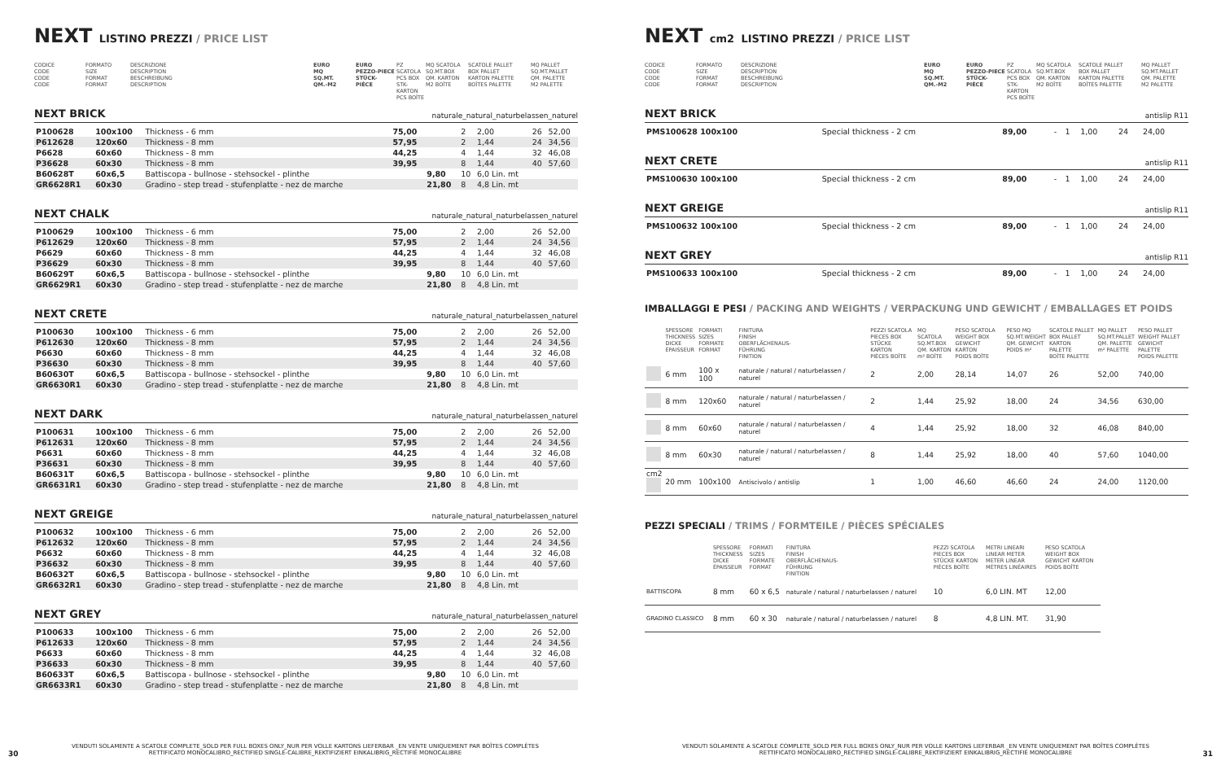NEXT LISTINO PREZZI / PRICE LIST
CODICE
CODE
CODE
CODE
FORMATO
SIZE
FORMAT
FORMAT
DESCRIZIONE
DESCRIPTION
BESCHREIBUNG
DESCRIPTION
EURO
MQ
SQ.MT.
QM.-M2
EURO
PEZZO-PIECE
STÜCK-
PIÈCE
PZ SCATOLA
PCS BOX
STK-KARTON
PCS BOÎTE
MQ SCATOLA
SQ.MT.BOX
QM. KARTON
M2 BOÎTE
SCATOLE PALLET
BOX PALLET
KARTON PALETTE
BOÎTES PALETTE
MQ PALLET
SQ.MT.PALLET
QM. PALETTE
M2 PALETTE
NEXT BRICK naturale_natural_naturbelassen_naturel
| P100628 | 100x100 | Thickness - 6 mm | 75,00 | | 2 | 2,00 | 26 | 52,00 |
| P612628 | 120x60 | Thickness - 8 mm | 57,95 | | 2 | 1,44 | 24 | 34,56 |
| P6628 | 60x60 | Thickness - 8 mm | 44,25 | | 4 | 1,44 | 32 | 46,08 |
| P36628 | 60x30 | Thickness - 8 mm | 39,95 | | 8 | 1,44 | 40 | 57,60 |
| B60628T | 60x6,5 | Battiscopa - bullnose - stehsockel - plinthe | | 9,80 | 10 | 6,0 Lin. mt | | |
| GR6628R1 | 60x30 | Gradino - step tread - stufenplatte - nez de marche | | 21,80 | 8 | 4,8 Lin. mt | | |
NEXT CHALK naturale_natural_naturbelassen_naturel
| P100629 | 100x100 | Thickness - 6 mm | 75,00 | | 2 | 2,00 | 26 | 52,00 |
| P612629 | 120x60 | Thickness - 8 mm | 57,95 | | 2 | 1,44 | 24 | 34,56 |
| P6629 | 60x60 | Thickness - 8 mm | 44,25 | | 4 | 1,44 | 32 | 46,08 |
| P36629 | 60x30 | Thickness - 8 mm | 39,95 | | 8 | 1,44 | 40 | 57,60 |
| B60629T | 60x6,5 | Battiscopa - bullnose - stehsockel - plinthe | | 9,80 | 10 | 6,0 Lin. mt | | |
| GR6629R1 | 60x30 | Gradino - step tread - stufenplatte - nez de marche | | 21,80 | 8 | 4,8 Lin. mt | | |
NEXT CRETE naturale_natural_naturbelassen_naturel
| P100630 | 100x100 | Thickness - 6 mm | 75,00 | | 2 | 2,00 | 26 | 52,00 |
| P612630 | 120x60 | Thickness - 8 mm | 57,95 | | 2 | 1,44 | 24 | 34,56 |
| P6630 | 60x60 | Thickness - 8 mm | 44,25 | | 4 | 1,44 | 32 | 46,08 |
| P36630 | 60x30 | Thickness - 8 mm | 39,95 | | 8 | 1,44 | 40 | 57,60 |
| B60630T | 60x6,5 | Battiscopa - bullnose - stehsockel - plinthe | | 9,80 | 10 | 6,0 Lin. mt | | |
| GR6630R1 | 60x30 | Gradino - step tread - stufenplatte - nez de marche | | 21,80 | 8 | 4,8 Lin. mt | | |
NEXT DARK naturale_natural_naturbelassen_naturel
| P100631 | 100x100 | Thickness - 6 mm | 75,00 | | 2 | 2,00 | 26 | 52,00 |
| P612631 | 120x60 | Thickness - 8 mm | 57,95 | | 2 | 1,44 | 24 | 34,56 |
| P6631 | 60x60 | Thickness - 8 mm | 44,25 | | 4 | 1,44 | 32 | 46,08 |
| P36631 | 60x30 | Thickness - 8 mm | 39,95 | | 8 | 1,44 | 40 | 57,60 |
| B60631T | 60x6,5 | Battiscopa - bullnose - stehsockel - plinthe | | 9,80 | 10 | 6,0 Lin. mt | | |
| GR6631R1 | 60x30 | Gradino - step tread - stufenplatte - nez de marche | | 21,80 | 8 | 4,8 Lin. mt | | |
NEXT GREIGE naturale_natural_naturbelassen_naturel
| P100632 | 100x100 | Thickness - 6 mm | 75,00 | | 2 | 2,00 | 26 | 52,00 |
| P612632 | 120x60 | Thickness - 8 mm | 57,95 | | 2 | 1,44 | 24 | 34,56 |
| P6632 | 60x60 | Thickness - 8 mm | 44,25 | | 4 | 1,44 | 32 | 46,08 |
| P36632 | 60x30 | Thickness - 8 mm | 39,95 | | 8 | 1,44 | 40 | 57,60 |
| B60632T | 60x6,5 | Battiscopa - bullnose - stehsockel - plinthe | | 9,80 | 10 | 6,0 Lin. mt | | |
| GR6632R1 | 60x30 | Gradino - step tread - stufenplatte - nez de marche | | 21,80 | 8 | 4,8 Lin. mt | | |
NEXT GREY naturale_natural_naturbelassen_naturel
| P100633 | 100x100 | Thickness - 6 mm | 75,00 | | 2 | 2,00 | 26 | 52,00 |
| P612633 | 120x60 | Thickness - 8 mm | 57,95 | | 2 | 1,44 | 24 | 34,56 |
| P6633 | 60x60 | Thickness - 8 mm | 44,25 | | 4 | 1,44 | 32 | 46,08 |
| P36633 | 60x30 | Thickness - 8 mm | 39,95 | | 8 | 1,44 | 40 | 57,60 |
| B60633T | 60x6,5 | Battiscopa - bullnose - stehsockel - plinthe | | 9,80 | 10 | 6,0 Lin. mt | | |
| GR6633R1 | 60x30 | Gradino - step tread - stufenplatte - nez de marche | | 21,80 | 8 | 4,8 Lin. mt | | |
VENDUTI SOLAMENTE A SCATOLE COMPLETE_SOLD PER FULL BOXES ONLY_NUR PER VOLLE KARTONS LIEFERBAR _EN VENTE UNIQUEMENT PAR BOÎTES COMPLÈTES
RETTIFICATO MONOCALIBRO_RECTIFIED SINGLE-CALIBRE_REKTIFIZIERT EINKALIBRIG_RECTIFIÉ MONOCALIBRE
30
NEXT cm2 LISTINO PREZZI / PRICE LIST
CODICE
CODE
CODE
CODE
FORMATO
SIZE
FORMAT
FORMAT
DESCRIZIONE
DESCRIPTION
BESCHREIBUNG
DESCRIPTION
EURO
MQ
SQ.MT.
QM.-M2
EURO
PEZZO-PIECE
STÜCK-
PIÈCE
PZ SCATOLA
PCS BOX
STK-KARTON
PCS BOÎTE
MQ SCATOLA
SQ.MT.BOX
QM. KARTON
M2 BOÎTE
SCATOLE PALLET
BOX PALLET
KARTON PALETTE
BOÎTES PALETTE
MQ PALLET
SQ.MT.PALLET
QM. PALETTE
M2 PALETTE
NEXT BRICK antislip R11
| PMS100628 100x100 | Special thickness - 2 cm | 89,00 | - | 1 | 1,00 | 24 | 24,00 |
NEXT CRETE antislip R11
| PMS100630 100x100 | Special thickness - 2 cm | 89,00 | - | 1 | 1,00 | 24 | 24,00 |
NEXT GREIGE antislip R11
| PMS100632 100x100 | Special thickness - 2 cm | 89,00 | - | 1 | 1,00 | 24 | 24,00 |
NEXT GREY antislip R11
| PMS100633 100x100 | Special thickness - 2 cm | 89,00 | - | 1 | 1,00 | 24 | 24,00 |
IMBALLAGGI E PESI / PACKING AND WEIGHTS / VERPACKUNG UND GEWICHT / EMBALLAGES ET POIDS
| | SPESSORE THICKNESS DICKE ÉPAISSEUR | FORMATI SIZES FORMATE FORMAT | FINITURA FINISH OBERFLÄCHENAUS- FÜHRUNG FINITION | PEZZI SCATOLA PIECES BOX STÜCKE KARTON PIÈCES BOÎTE | MQ SCATOLA SQ.MT.BOX QM. KARTON m² BOÎTE | PESO SCATOLA WEIGHT BOX GEWICHT KARTON POIDS BOÎTE | PESO MQ SQ.MT.WEIGHT QM. GEWICHT POIDS m² | SCATOLE PALLET BOX PALLET KARTON PALETTE BOÎTE PALETTE | MQ PALLET SQ.MT.PALLET QM. PALETTE m² PALETTE | PESO PALLET WEIGHT PALLET GEWICHT PALETTE POIDS PALETTE |
| --- | --- | --- | --- | --- | --- | --- | --- | --- | --- | --- |
| | 6 mm | 100 x 100 | naturale / natural / naturbelassen / naturel | 2 | 2,00 | 28,14 | 14,07 | 26 | 52,00 | 740,00 |
| | 8 mm | 120x60 | naturale / natural / naturbelassen / naturel | 2 | 1,44 | 25,92 | 18,00 | 24 | 34,56 | 630,00 |
| | 8 mm | 60x60 | naturale / natural / naturbelassen / naturel | 4 | 1,44 | 25,92 | 18,00 | 32 | 46,08 | 840,00 |
| | 8 mm | 60x30 | naturale / natural / naturbelassen / naturel | 8 | 1,44 | 25,92 | 18,00 | 40 | 57,60 | 1040,00 |
| cm2 | 20 mm | 100x100 | Antiscivolo / antislip | 1 | 1,00 | 46,60 | 46,60 | 24 | 24,00 | 1120,00 |
PEZZI SPECIALI / TRIMS / FORMTEILE / PIÈCES SPÉCIALES
| | SPESSORE THICKNESS DICKE ÉPAISSEUR | FORMATI SIZES FORMATE FORMAT | FINITURA FINISH OBERFLÄCHENAUS- FÜHRUNG FINITION | PEZZI SCATOLA PIECES BOX STÜCKE KARTON PIÈCES BOÎTE | METRI LINEARI LINEAR METER METER LINEAR MÈTRES LINÉAIRES | PESO SCATOLA WEIGHT BOX GEWICHT KARTON POIDS BOÎTE |
| --- | --- | --- | --- | --- | --- | --- |
| BATTISCOPA | 8 mm | 60 x 6,5 | naturale / natural / naturbelassen / naturel | 10 | 6,0 LIN. MT | 12,00 |
| GRADINO CLASSICO | 8 mm | 60 x 30 | naturale / natural / naturbelassen / naturel | 8 | 4,8 LIN. MT. | 31,90 |
VENDUTI SOLAMENTE A SCATOLE COMPLETE_SOLD PER FULL BOXES ONLY_NUR PER VOLLE KARTONS LIEFERBAR _EN VENTE UNIQUEMENT PAR BOÎTES COMPLÈTES
RETTIFICATO MONOCALIBRO_RECTIFIED SINGLE-CALIBRE_REKTIFIZIERT EINKALIBRIG_RECTIFIÉ MONOCALIBRE
31